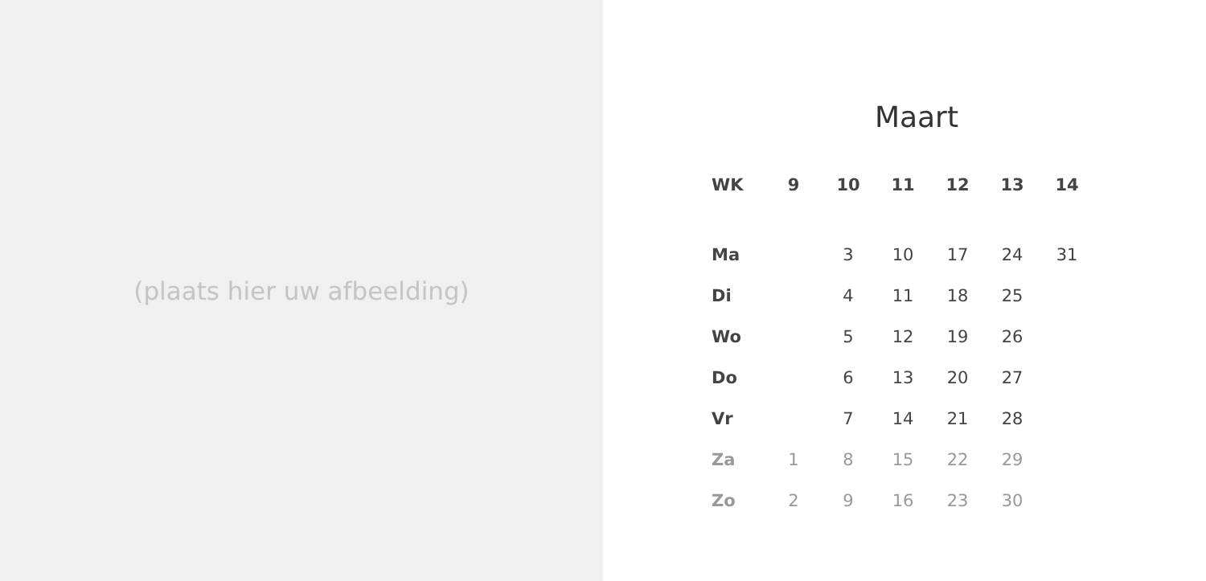(plaats hier uw afbeelding)
Maart
| WK | 9 | 10 | 11 | 12 | 13 | 14 |
| --- | --- | --- | --- | --- | --- | --- |
| Ma | | 3 | 10 | 17 | 24 | 31 |
| Di | | 4 | 11 | 18 | 25 | |
| Wo | | 5 | 12 | 19 | 26 | |
| Do | | 6 | 13 | 20 | 27 | |
| Vr | | 7 | 14 | 21 | 28 | |
| Za | 1 | 8 | 15 | 22 | 29 | |
| Zo | 2 | 9 | 16 | 23 | 30 | |